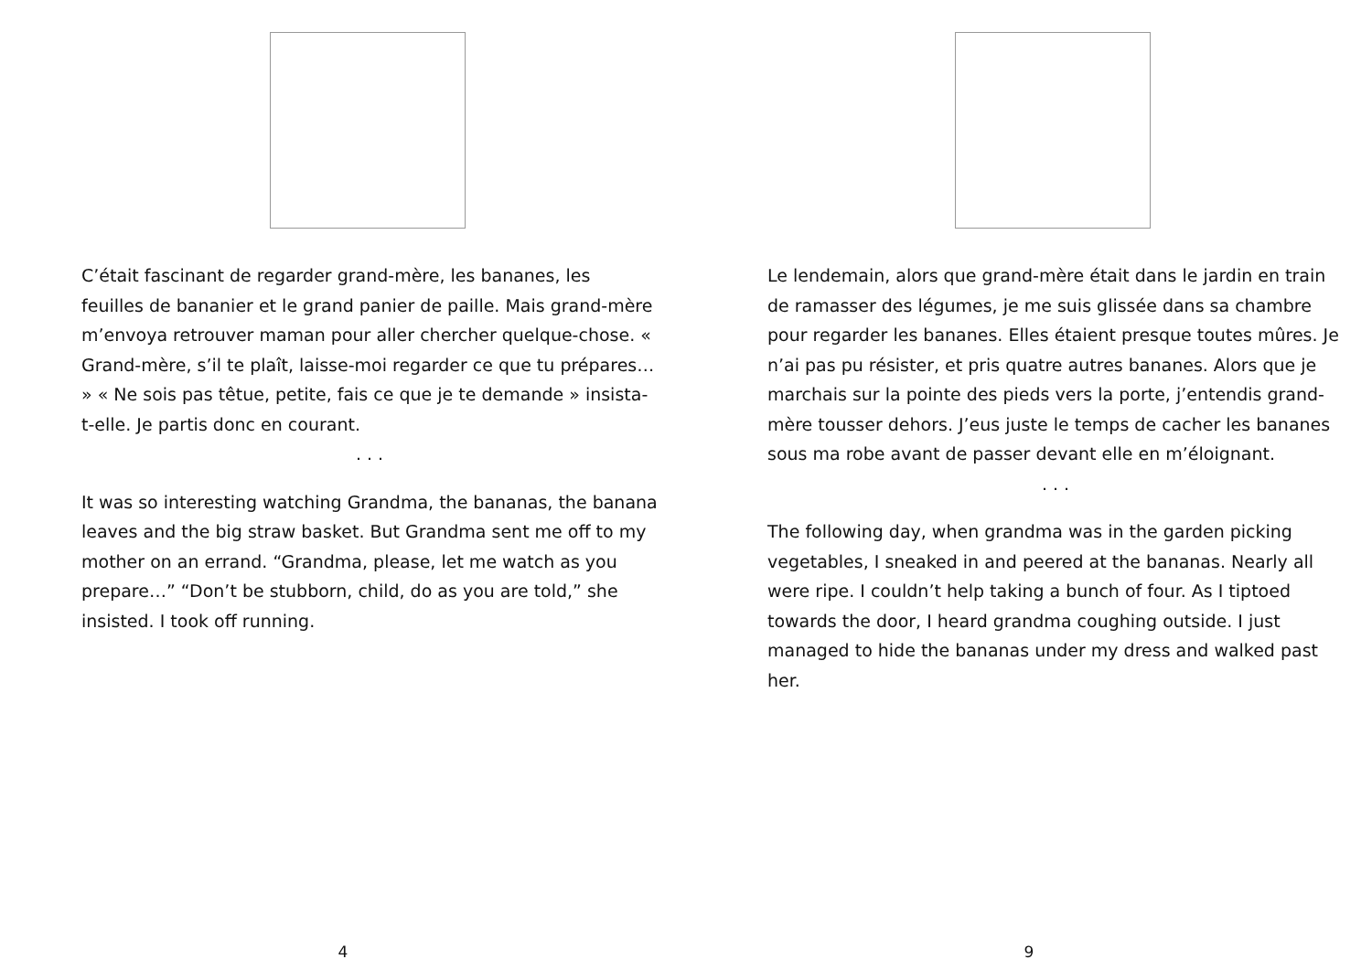C’était fascinant de regarder grand-mère, les bananes, les feuilles de bananier et le grand panier de paille. Mais grand-mère m’envoya retrouver maman pour aller chercher quelque-chose. « Grand-mère, s’il te plaît, laisse-moi regarder ce que tu prépares… » « Ne sois pas têtue, petite, fais ce que je te demande » insista-t-elle. Je partis donc en courant.
. . .
It was so interesting watching Grandma, the bananas, the banana leaves and the big straw basket. But Grandma sent me off to my mother on an errand. “Grandma, please, let me watch as you prepare…” “Don’t be stubborn, child, do as you are told,” she insisted. I took off running.
4
Le lendemain, alors que grand-mère était dans le jardin en train de ramasser des légumes, je me suis glissée dans sa chambre pour regarder les bananes. Elles étaient presque toutes mûres. Je n’ai pas pu résister, et pris quatre autres bananes. Alors que je marchais sur la pointe des pieds vers la porte, j’entendis grand-mère tousser dehors. J’eus juste le temps de cacher les bananes sous ma robe avant de passer devant elle en m’éloignant.
. . .
The following day, when grandma was in the garden picking vegetables, I sneaked in and peered at the bananas. Nearly all were ripe. I couldn’t help taking a bunch of four. As I tiptoed towards the door, I heard grandma coughing outside. I just managed to hide the bananas under my dress and walked past her.
9